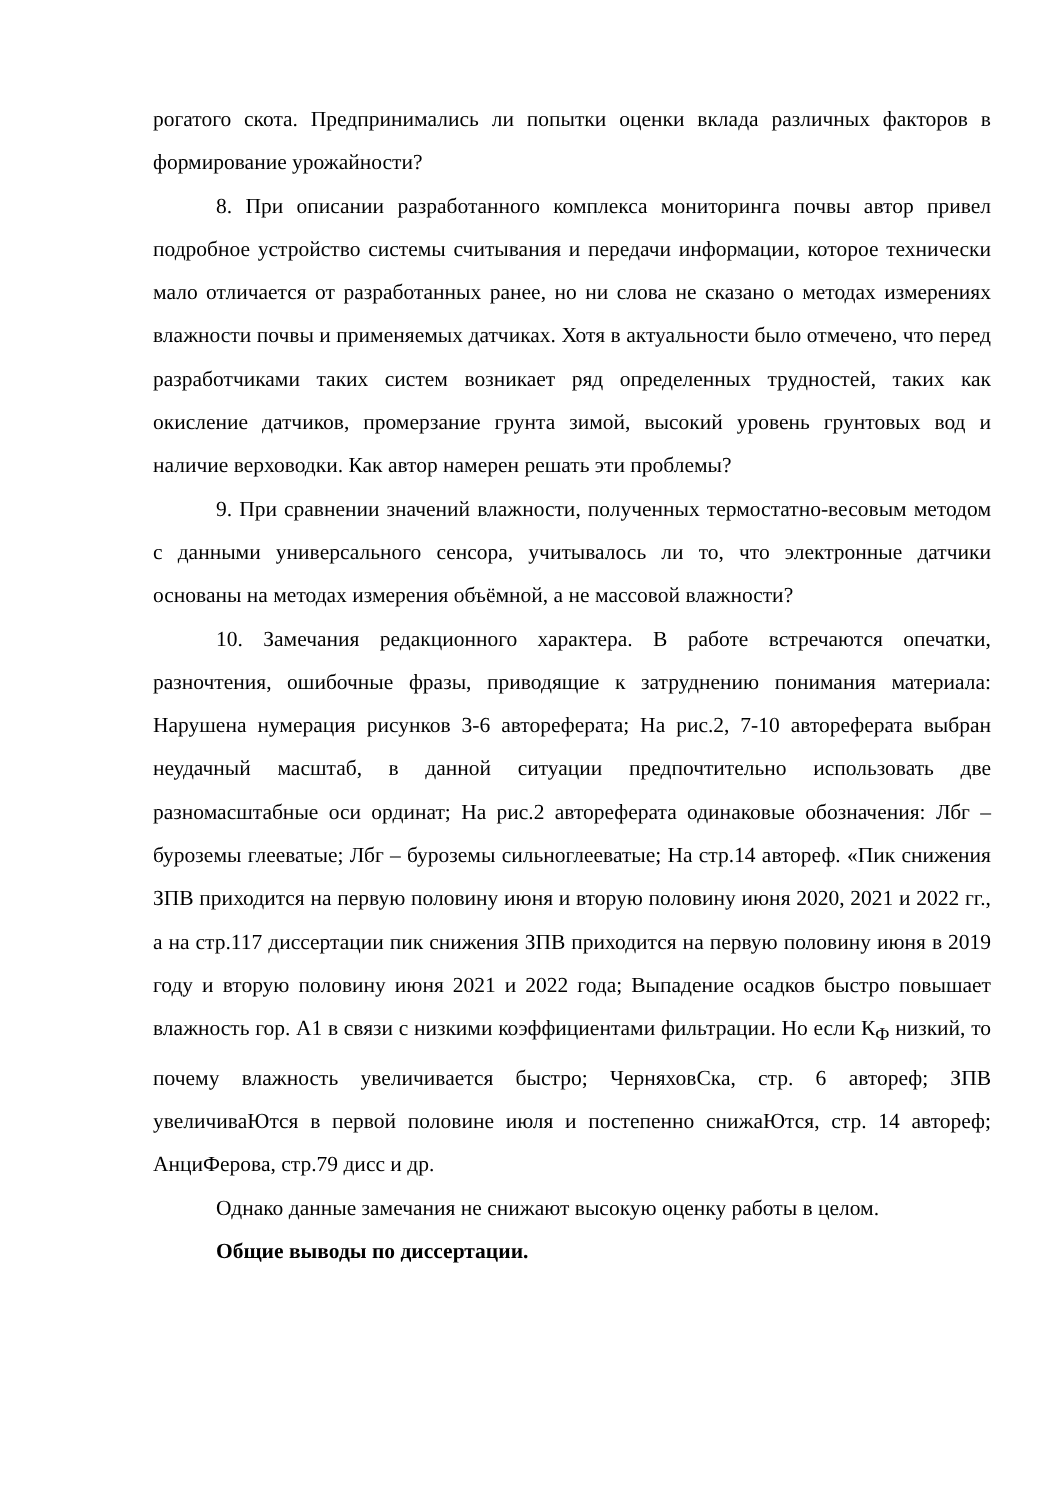рогатого скота. Предпринимались ли попытки оценки вклада различных факторов в формирование урожайности?
8. При описании разработанного комплекса мониторинга почвы автор привел подробное устройство системы считывания и передачи информации, которое технически мало отличается от разработанных ранее, но ни слова не сказано о методах измерениях влажности почвы и применяемых датчиках. Хотя в актуальности было отмечено, что перед разработчиками таких систем возникает ряд определенных трудностей, таких как окисление датчиков, промерзание грунта зимой, высокий уровень грунтовых вод и наличие верховодки. Как автор намерен решать эти проблемы?
9. При сравнении значений влажности, полученных термостатно-весовым методом с данными универсального сенсора, учитывалось ли то, что электронные датчики основаны на методах измерения объёмной, а не массовой влажности?
10. Замечания редакционного характера. В работе встречаются опечатки, разночтения, ошибочные фразы, приводящие к затруднению понимания материала: Нарушена нумерация рисунков 3-6 автореферата; На рис.2, 7-10 автореферата выбран неудачный масштаб, в данной ситуации предпочтительно использовать две разномасштабные оси ординат; На рис.2 автореферата одинаковые обозначения: Лбг – буроземы глееватые; Лбг – буроземы сильноглееватые; На стр.14 автореф. «Пик снижения ЗПВ приходится на первую половину июня и вторую половину июня 2020, 2021 и 2022 гг., а на стр.117 диссертации пик снижения ЗПВ приходится на первую половину июня в 2019 году и вторую половину июня 2021 и 2022 года; Выпадение осадков быстро повышает влажность гор. А1 в связи с низкими коэффициентами фильтрации. Но если К<sub>Ф</sub> низкий, то почему влажность увеличивается быстро; ЧерняховСка, стр. 6 автореф; ЗПВ увеличиваЮтся в первой половине июля и постепенно снижаЮтся, стр. 14 автореф; АнциФерова, стр.79 дисс и др.
Однако данные замечания не снижают высокую оценку работы в целом.
Общие выводы по диссертации.